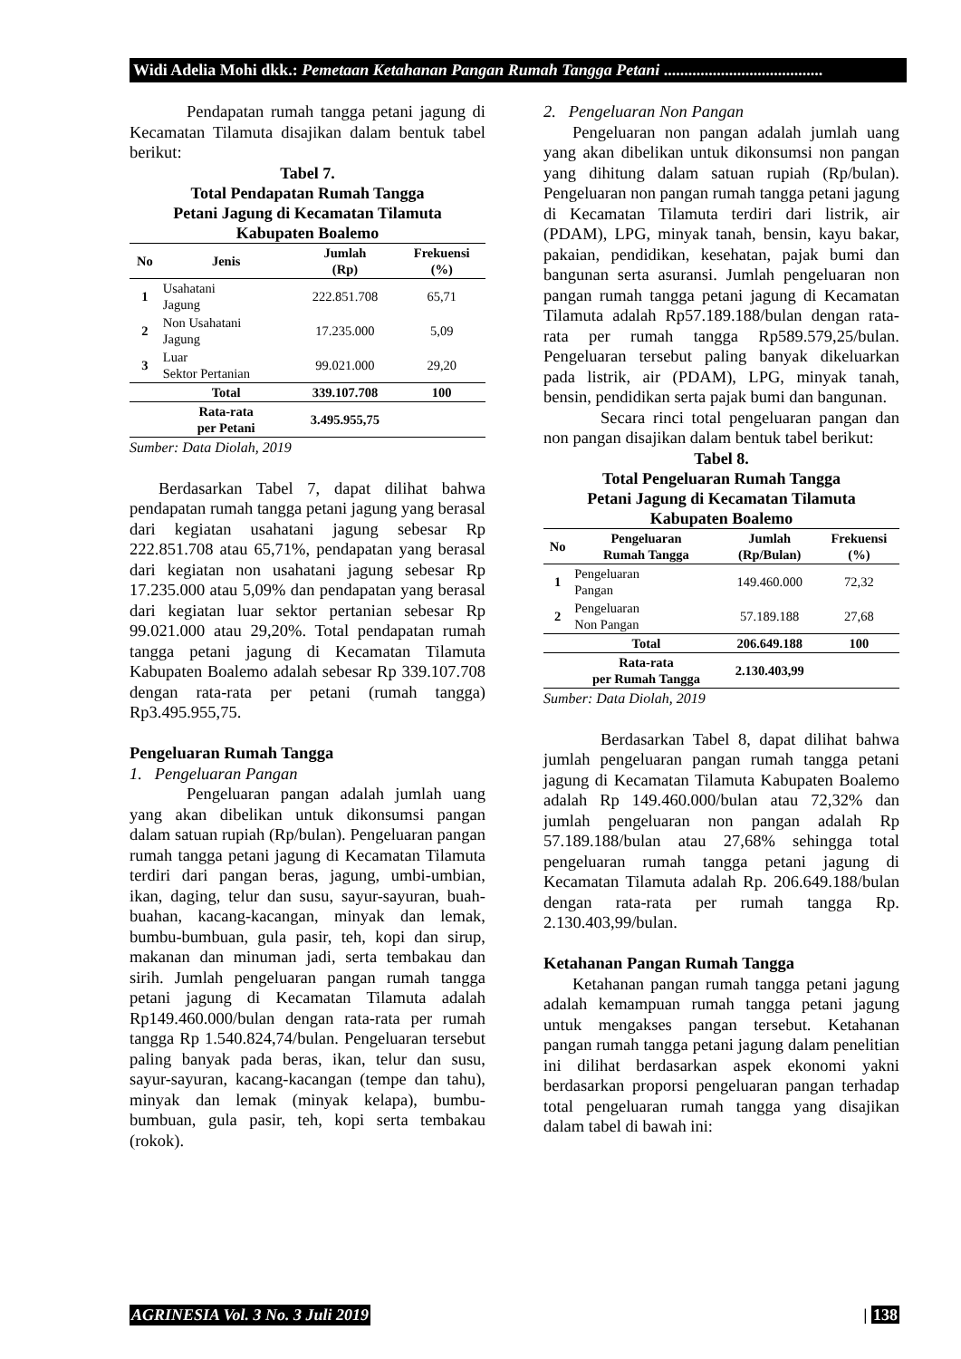Widi Adelia Mohi dkk.: Pemetaan Ketahanan Pangan Rumah Tangga Petani .......................................
Pendapatan rumah tangga petani jagung di Kecamatan Tilamuta disajikan dalam bentuk tabel berikut:
Tabel 7.
Total Pendapatan Rumah Tangga
Petani Jagung di Kecamatan Tilamuta
Kabupaten Boalemo
| No | Jenis | Jumlah (Rp) | Frekuensi (%) |
| --- | --- | --- | --- |
| 1 | Usahatani Jagung | 222.851.708 | 65,71 |
| 2 | Non Usahatani Jagung | 17.235.000 | 5,09 |
| 3 | Luar Sektor Pertanian | 99.021.000 | 29,20 |
| | Total | 339.107.708 | 100 |
| | Rata-rata per Petani | 3.495.955,75 | |
Sumber: Data Diolah, 2019
Berdasarkan Tabel 7, dapat dilihat bahwa pendapatan rumah tangga petani jagung yang berasal dari kegiatan usahatani jagung sebesar Rp 222.851.708 atau 65,71%, pendapatan yang berasal dari kegiatan non usahatani jagung sebesar Rp 17.235.000 atau 5,09% dan pendapatan yang berasal dari kegiatan luar sektor pertanian sebesar Rp 99.021.000 atau 29,20%. Total pendapatan rumah tangga petani jagung di Kecamatan Tilamuta Kabupaten Boalemo adalah sebesar Rp 339.107.708 dengan rata-rata per petani (rumah tangga) Rp3.495.955,75.
Pengeluaran Rumah Tangga
1. Pengeluaran Pangan
Pengeluaran pangan adalah jumlah uang yang akan dibelikan untuk dikonsumsi pangan dalam satuan rupiah (Rp/bulan). Pengeluaran pangan rumah tangga petani jagung di Kecamatan Tilamuta terdiri dari pangan beras, jagung, umbi-umbian, ikan, daging, telur dan susu, sayur-sayuran, buah-buahan, kacang-kacangan, minyak dan lemak, bumbu-bumbuan, gula pasir, teh, kopi dan sirup, makanan dan minuman jadi, serta tembakau dan sirih. Jumlah pengeluaran pangan rumah tangga petani jagung di Kecamatan Tilamuta adalah Rp149.460.000/bulan dengan rata-rata per rumah tangga Rp 1.540.824,74/bulan. Pengeluaran tersebut paling banyak pada beras, ikan, telur dan susu, sayur-sayuran, kacang-kacangan (tempe dan tahu), minyak dan lemak (minyak kelapa), bumbu-bumbuan, gula pasir, teh, kopi serta tembakau (rokok).
2. Pengeluaran Non Pangan
Pengeluaran non pangan adalah jumlah uang yang akan dibelikan untuk dikonsumsi non pangan yang dihitung dalam satuan rupiah (Rp/bulan). Pengeluaran non pangan rumah tangga petani jagung di Kecamatan Tilamuta terdiri dari listrik, air (PDAM), LPG, minyak tanah, bensin, kayu bakar, pakaian, pendidikan, kesehatan, pajak bumi dan bangunan serta asuransi. Jumlah pengeluaran non pangan rumah tangga petani jagung di Kecamatan Tilamuta adalah Rp57.189.188/bulan dengan rata-rata per rumah tangga Rp589.579,25/bulan. Pengeluaran tersebut paling banyak dikeluarkan pada listrik, air (PDAM), LPG, minyak tanah, bensin, pendidikan serta pajak bumi dan bangunan.
Secara rinci total pengeluaran pangan dan non pangan disajikan dalam bentuk tabel berikut:
Tabel 8.
Total Pengeluaran Rumah Tangga
Petani Jagung di Kecamatan Tilamuta
Kabupaten Boalemo
| No | Pengeluaran Rumah Tangga | Jumlah (Rp/Bulan) | Frekuensi (%) |
| --- | --- | --- | --- |
| 1 | Pengeluaran Pangan | 149.460.000 | 72,32 |
| 2 | Pengeluaran Non Pangan | 57.189.188 | 27,68 |
| | Total | 206.649.188 | 100 |
| | Rata-rata per Rumah Tangga | 2.130.403,99 | |
Sumber: Data Diolah, 2019
Berdasarkan Tabel 8, dapat dilihat bahwa jumlah pengeluaran pangan rumah tangga petani jagung di Kecamatan Tilamuta Kabupaten Boalemo adalah Rp 149.460.000/bulan atau 72,32% dan jumlah pengeluaran non pangan adalah Rp 57.189.188/bulan atau 27,68% sehingga total pengeluaran rumah tangga petani jagung di Kecamatan Tilamuta adalah Rp. 206.649.188/bulan dengan rata-rata per rumah tangga Rp. 2.130.403,99/bulan.
Ketahanan Pangan Rumah Tangga
Ketahanan pangan rumah tangga petani jagung adalah kemampuan rumah tangga petani jagung untuk mengakses pangan tersebut. Ketahanan pangan rumah tangga petani jagung dalam penelitian ini dilihat berdasarkan aspek ekonomi yakni berdasarkan proporsi pengeluaran pangan terhadap total pengeluaran rumah tangga yang disajikan dalam tabel di bawah ini:
AGRINESIA Vol. 3 No. 3 Juli 2019 | 138